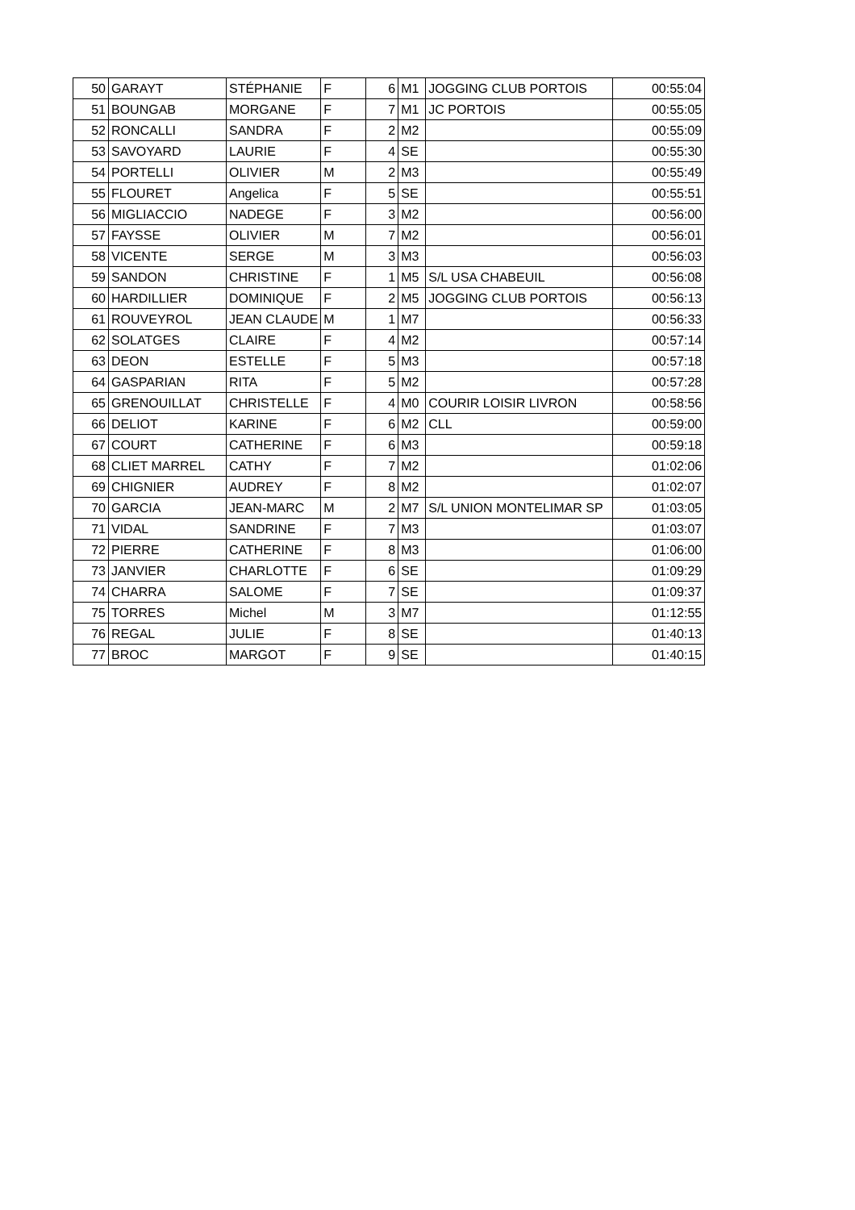| 50 | GARAYT | STÉPHANIE | F | 6 | M1 | JOGGING CLUB PORTOIS | 00:55:04 |
| 51 | BOUNGAB | MORGANE | F | 7 | M1 | JC PORTOIS | 00:55:05 |
| 52 | RONCALLI | SANDRA | F | 2 | M2 | | 00:55:09 |
| 53 | SAVOYARD | LAURIE | F | 4 | SE | | 00:55:30 |
| 54 | PORTELLI | OLIVIER | M | 2 | M3 | | 00:55:49 |
| 55 | FLOURET | Angelica | F | 5 | SE | | 00:55:51 |
| 56 | MIGLIACCIO | NADEGE | F | 3 | M2 | | 00:56:00 |
| 57 | FAYSSE | OLIVIER | M | 7 | M2 | | 00:56:01 |
| 58 | VICENTE | SERGE | M | 3 | M3 | | 00:56:03 |
| 59 | SANDON | CHRISTINE | F | 1 | M5 | S/L USA CHABEUIL | 00:56:08 |
| 60 | HARDILLIER | DOMINIQUE | F | 2 | M5 | JOGGING CLUB PORTOIS | 00:56:13 |
| 61 | ROUVEYROL | JEAN CLAUDE | M | 1 | M7 | | 00:56:33 |
| 62 | SOLATGES | CLAIRE | F | 4 | M2 | | 00:57:14 |
| 63 | DEON | ESTELLE | F | 5 | M3 | | 00:57:18 |
| 64 | GASPARIAN | RITA | F | 5 | M2 | | 00:57:28 |
| 65 | GRENOUILLAT | CHRISTELLE | F | 4 | M0 | COURIR LOISIR LIVRON | 00:58:56 |
| 66 | DELIOT | KARINE | F | 6 | M2 | CLL | 00:59:00 |
| 67 | COURT | CATHERINE | F | 6 | M3 | | 00:59:18 |
| 68 | CLIET MARREL | CATHY | F | 7 | M2 | | 01:02:06 |
| 69 | CHIGNIER | AUDREY | F | 8 | M2 | | 01:02:07 |
| 70 | GARCIA | JEAN-MARC | M | 2 | M7 | S/L UNION MONTELIMAR SP | 01:03:05 |
| 71 | VIDAL | SANDRINE | F | 7 | M3 | | 01:03:07 |
| 72 | PIERRE | CATHERINE | F | 8 | M3 | | 01:06:00 |
| 73 | JANVIER | CHARLOTTE | F | 6 | SE | | 01:09:29 |
| 74 | CHARRA | SALOME | F | 7 | SE | | 01:09:37 |
| 75 | TORRES | Michel | M | 3 | M7 | | 01:12:55 |
| 76 | REGAL | JULIE | F | 8 | SE | | 01:40:13 |
| 77 | BROC | MARGOT | F | 9 | SE | | 01:40:15 |